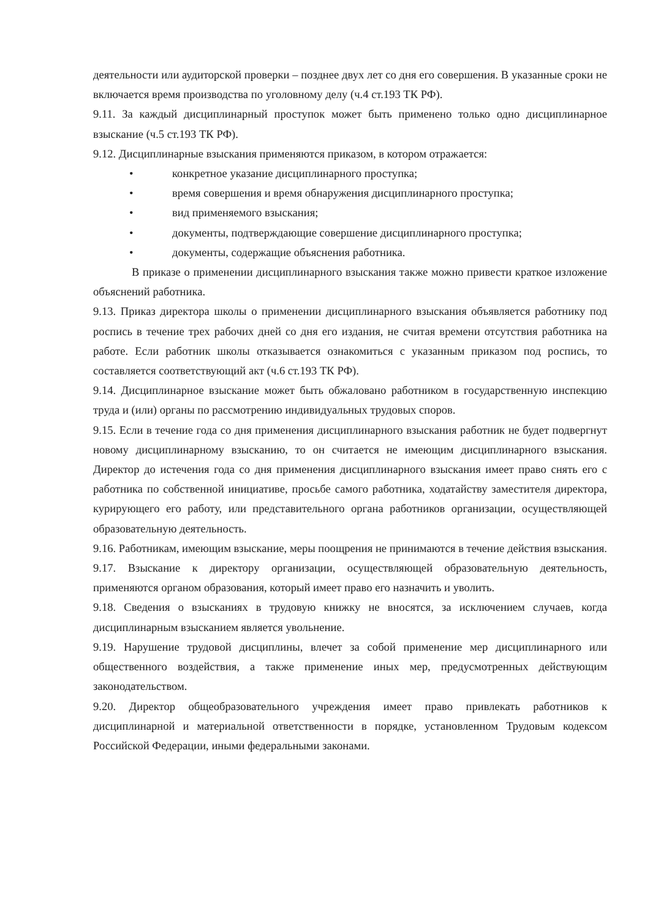деятельности или аудиторской проверки – позднее двух лет со дня его совершения. В указанные сроки не включается время производства по уголовному делу (ч.4 ст.193 ТК РФ).
9.11. За каждый дисциплинарный проступок может быть применено только одно дисциплинарное взыскание (ч.5 ст.193 ТК РФ).
9.12. Дисциплинарные взыскания применяются приказом, в котором отражается:
• конкретное указание дисциплинарного проступка;
• время совершения и время обнаружения дисциплинарного проступка;
• вид применяемого взыскания;
• документы, подтверждающие совершение дисциплинарного проступка;
• документы, содержащие объяснения работника.
В приказе о применении дисциплинарного взыскания также можно привести краткое изложение объяснений работника.
9.13. Приказ директора школы о применении дисциплинарного взыскания объявляется работнику под роспись в течение трех рабочих дней со дня его издания, не считая времени отсутствия работника на работе. Если работник школы отказывается ознакомиться с указанным приказом под роспись, то составляется соответствующий акт (ч.6 ст.193 ТК РФ).
9.14. Дисциплинарное взыскание может быть обжаловано работником в государственную инспекцию труда и (или) органы по рассмотрению индивидуальных трудовых споров.
9.15. Если в течение года со дня применения дисциплинарного взыскания работник не будет подвергнут новому дисциплинарному взысканию, то он считается не имеющим дисциплинарного взыскания. Директор до истечения года со дня применения дисциплинарного взыскания имеет право снять его с работника по собственной инициативе, просьбе самого работника, ходатайству заместителя директора, курирующего его работу, или представительного органа работников организации, осуществляющей образовательную деятельность.
9.16. Работникам, имеющим взыскание, меры поощрения не принимаются в течение действия взыскания.
9.17. Взыскание к директору организации, осуществляющей образовательную деятельность, применяются органом образования, который имеет право его назначить и уволить.
9.18. Сведения о взысканиях в трудовую книжку не вносятся, за исключением случаев, когда дисциплинарным взысканием является увольнение.
9.19. Нарушение трудовой дисциплины, влечет за собой применение мер дисциплинарного или общественного воздействия, а также применение иных мер, предусмотренных действующим законодательством.
9.20. Директор общеобразовательного учреждения имеет право привлекать работников к дисциплинарной и материальной ответственности в порядке, установленном Трудовым кодексом Российской Федерации, иными федеральными законами.